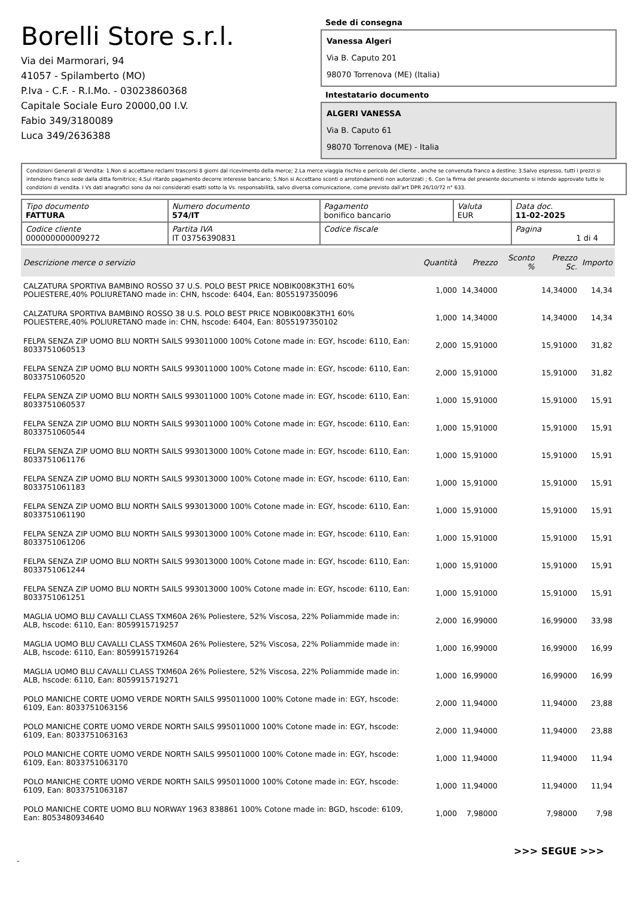Borelli Store s.r.l.
Via dei Marmorari, 94
41057 - Spilamberto (MO)
P.Iva - C.F. - R.I.Mo. - 03023860368
Capitale Sociale Euro 20000,00 I.V.
Fabio 349/3180089
Luca 349/2636388
Sede di consegna
Vanessa Algeri
Via B. Caputo 201
98070 Torrenova (ME) (Italia)
Intestatario documento
ALGERI VANESSA
Via B. Caputo 61
98070 Torrenova (ME) - Italia
Condizioni Generali di Vendita: 1.Non si accettano reclami trascorsi 8 giorni dal ricevimento della merce; 2.La merce viaggia rischio e pericolo del cliente , anche se convenuta franco a destino; 3.Salvo espresso, tutti i prezzi si intendono franco sede dalla ditta fornitrice; 4.Sul ritardo pagamento decorre interesse bancario; 5.Non si Accettano sconti o arrotondamenti non autorizzati ; 6. Con la firma del presente documento si intendo approvate tutte le condizioni di vendita. I Vs dati anagrafici sono da noi considerati esatti sotto la Vs. responsabilità, salvo diversa comunicazione, come previsto dall'art DPR 26/10/72 n° 633.
| Tipo documento FATTURA | Numero documento 574/IT | Pagamento bonifico bancario | Valuta EUR | Data doc. 11-02-2025 |
| Codice cliente 000000000009272 | Partita IVA IT 03756390831 | Codice fiscale | | Pagina 1 di 4 |
| Descrizione merce o servizio | Quantità | Prezzo | Sconto % | Prezzo Sc. | Importo |
| --- | --- | --- | --- | --- | --- |
| CALZATURA SPORTIVA BAMBINO ROSSO 37 U.S. POLO BEST PRICE NOBIK008K3TH1 60% POLIESTERE,40% POLIURETANO made in: CHN, hscode: 6404, Ean: 8055197350096 | 1,000 | 14,34000 | | 14,34000 | 14,34 |
| CALZATURA SPORTIVA BAMBINO ROSSO 38 U.S. POLO BEST PRICE NOBIK008K3TH1 60% POLIESTERE,40% POLIURETANO made in: CHN, hscode: 6404, Ean: 8055197350102 | 1,000 | 14,34000 | | 14,34000 | 14,34 |
| FELPA SENZA ZIP UOMO BLU NORTH SAILS 993011000 100% Cotone made in: EGY, hscode: 6110, Ean: 8033751060513 | 2,000 | 15,91000 | | 15,91000 | 31,82 |
| FELPA SENZA ZIP UOMO BLU NORTH SAILS 993011000 100% Cotone made in: EGY, hscode: 6110, Ean: 8033751060520 | 2,000 | 15,91000 | | 15,91000 | 31,82 |
| FELPA SENZA ZIP UOMO BLU NORTH SAILS 993011000 100% Cotone made in: EGY, hscode: 6110, Ean: 8033751060537 | 1,000 | 15,91000 | | 15,91000 | 15,91 |
| FELPA SENZA ZIP UOMO BLU NORTH SAILS 993011000 100% Cotone made in: EGY, hscode: 6110, Ean: 8033751060544 | 1,000 | 15,91000 | | 15,91000 | 15,91 |
| FELPA SENZA ZIP UOMO BLU NORTH SAILS 993013000 100% Cotone made in: EGY, hscode: 6110, Ean: 8033751061176 | 1,000 | 15,91000 | | 15,91000 | 15,91 |
| FELPA SENZA ZIP UOMO BLU NORTH SAILS 993013000 100% Cotone made in: EGY, hscode: 6110, Ean: 8033751061183 | 1,000 | 15,91000 | | 15,91000 | 15,91 |
| FELPA SENZA ZIP UOMO BLU NORTH SAILS 993013000 100% Cotone made in: EGY, hscode: 6110, Ean: 8033751061190 | 1,000 | 15,91000 | | 15,91000 | 15,91 |
| FELPA SENZA ZIP UOMO BLU NORTH SAILS 993013000 100% Cotone made in: EGY, hscode: 6110, Ean: 8033751061206 | 1,000 | 15,91000 | | 15,91000 | 15,91 |
| FELPA SENZA ZIP UOMO BLU NORTH SAILS 993013000 100% Cotone made in: EGY, hscode: 6110, Ean: 8033751061244 | 1,000 | 15,91000 | | 15,91000 | 15,91 |
| FELPA SENZA ZIP UOMO BLU NORTH SAILS 993013000 100% Cotone made in: EGY, hscode: 6110, Ean: 8033751061251 | 1,000 | 15,91000 | | 15,91000 | 15,91 |
| MAGLIA UOMO BLU CAVALLI CLASS TXM60A 26% Poliestere, 52% Viscosa, 22% Poliammide made in: ALB, hscode: 6110, Ean: 8059915719257 | 2,000 | 16,99000 | | 16,99000 | 33,98 |
| MAGLIA UOMO BLU CAVALLI CLASS TXM60A 26% Poliestere, 52% Viscosa, 22% Poliammide made in: ALB, hscode: 6110, Ean: 8059915719264 | 1,000 | 16,99000 | | 16,99000 | 16,99 |
| MAGLIA UOMO BLU CAVALLI CLASS TXM60A 26% Poliestere, 52% Viscosa, 22% Poliammide made in: ALB, hscode: 6110, Ean: 8059915719271 | 1,000 | 16,99000 | | 16,99000 | 16,99 |
| POLO MANICHE CORTE UOMO VERDE NORTH SAILS 995011000 100% Cotone made in: EGY, hscode: 6109, Ean: 8033751063156 | 2,000 | 11,94000 | | 11,94000 | 23,88 |
| POLO MANICHE CORTE UOMO VERDE NORTH SAILS 995011000 100% Cotone made in: EGY, hscode: 6109, Ean: 8033751063163 | 2,000 | 11,94000 | | 11,94000 | 23,88 |
| POLO MANICHE CORTE UOMO VERDE NORTH SAILS 995011000 100% Cotone made in: EGY, hscode: 6109, Ean: 8033751063170 | 1,000 | 11,94000 | | 11,94000 | 11,94 |
| POLO MANICHE CORTE UOMO VERDE NORTH SAILS 995011000 100% Cotone made in: EGY, hscode: 6109, Ean: 8033751063187 | 1,000 | 11,94000 | | 11,94000 | 11,94 |
| POLO MANICHE CORTE UOMO BLU NORWAY 1963 838861 100% Cotone made in: BGD, hscode: 6109, Ean: 8053480934640 | 1,000 | 7,98000 | | 7,98000 | 7,98 |
>>> SEGUE >>>
-